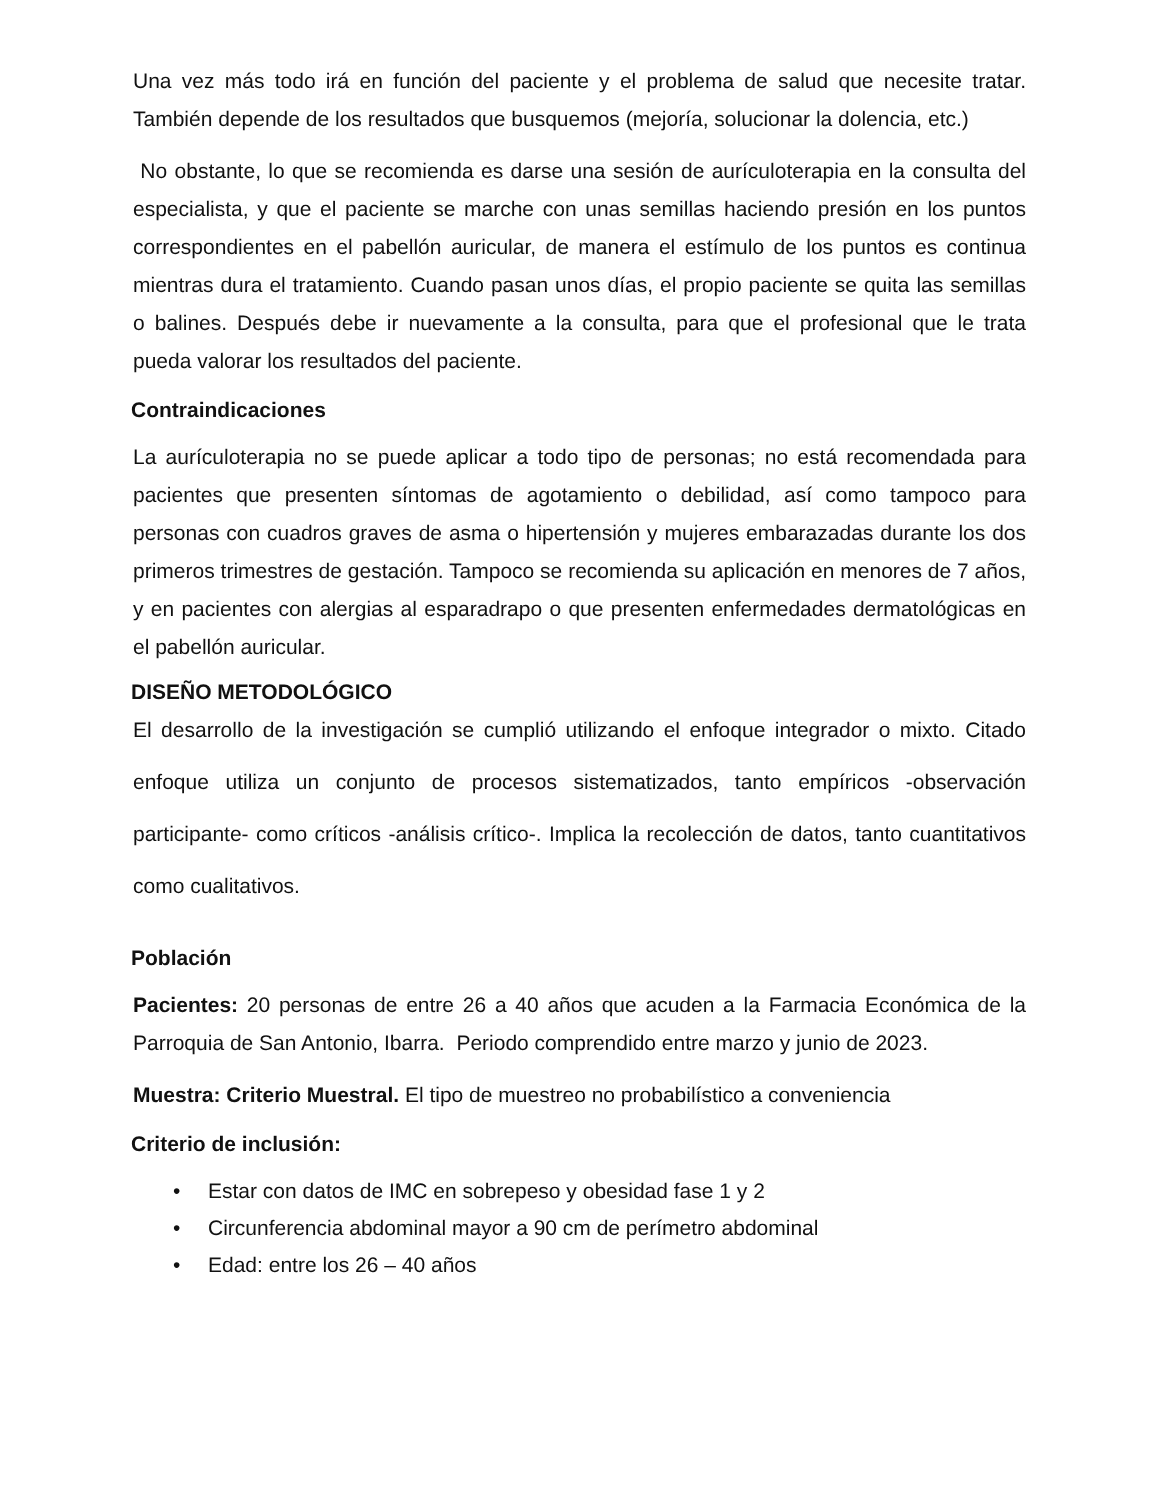Una vez más todo irá en función del paciente y el problema de salud que necesite tratar. También depende de los resultados que busquemos (mejoría, solucionar la dolencia, etc.)
No obstante, lo que se recomienda es darse una sesión de aurículoterapia en la consulta del especialista, y que el paciente se marche con unas semillas haciendo presión en los puntos correspondientes en el pabellón auricular, de manera el estímulo de los puntos es continua mientras dura el tratamiento. Cuando pasan unos días, el propio paciente se quita las semillas o balines. Después debe ir nuevamente a la consulta, para que el profesional que le trata pueda valorar los resultados del paciente.
Contraindicaciones
La aurículoterapia no se puede aplicar a todo tipo de personas; no está recomendada para pacientes que presenten síntomas de agotamiento o debilidad, así como tampoco para personas con cuadros graves de asma o hipertensión y mujeres embarazadas durante los dos primeros trimestres de gestación. Tampoco se recomienda su aplicación en menores de 7 años, y en pacientes con alergias al esparadrapo o que presenten enfermedades dermatológicas en el pabellón auricular.
DISEÑO METODOLÓGICO
El desarrollo de la investigación se cumplió utilizando el enfoque integrador o mixto. Citado enfoque utiliza un conjunto de procesos sistematizados, tanto empíricos -observación participante- como críticos -análisis crítico-. Implica la recolección de datos, tanto cuantitativos como cualitativos.
Población
Pacientes: 20 personas de entre 26 a 40 años que acuden a la Farmacia Económica de la Parroquia de San Antonio, Ibarra. Periodo comprendido entre marzo y junio de 2023.
Muestra: Criterio Muestral. El tipo de muestreo no probabilístico a conveniencia
Criterio de inclusión:
• Estar con datos de IMC en sobrepeso y obesidad fase 1 y 2
• Circunferencia abdominal mayor a 90 cm de perímetro abdominal
• Edad: entre los 26 – 40 años